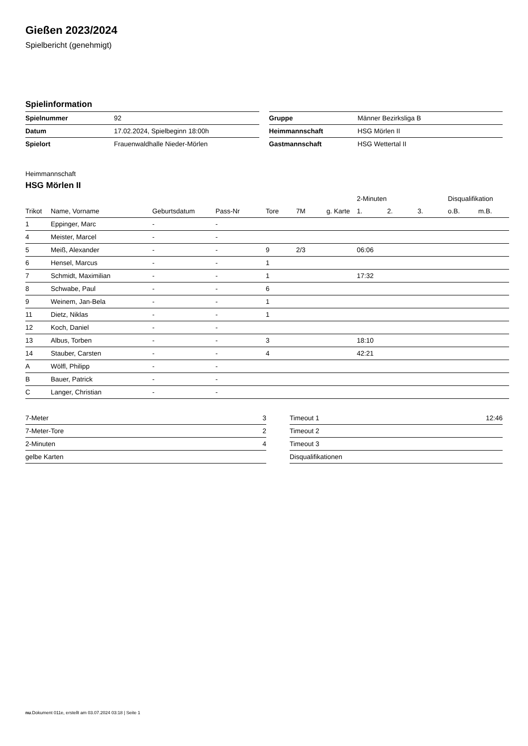Gießen 2023/2024
Spielbericht (genehmigt)
Spielinformation
| Spielnummer | 92 |
| Datum | 17.02.2024, Spielbeginn 18:00h |
| Spielort | Frauenwaldhalle Nieder-Mörlen |
| Gruppe | Männer Bezirksliga B |
| Heimmannschaft | HSG Mörlen II |
| Gastmannschaft | HSG Wettertal II |
Heimmannschaft
HSG Mörlen II
| | | | | | | | 2-Minuten | | | Disqualifikation | |
| --- | --- | --- | --- | --- | --- | --- | --- | --- | --- | --- | --- |
| Trikot | Name, Vorname | Geburtsdatum | Pass-Nr | Tore | 7M | g. Karte | 1. | 2. | 3. | o.B. | m.B. |
| 1 | Eppinger, Marc | - | - | | | | | | | | |
| 4 | Meister, Marcel | - | - | | | | | | | | |
| 5 | Meiß, Alexander | - | - | 9 | 2/3 | | 06:06 | | | | |
| 6 | Hensel, Marcus | - | - | 1 | | | | | | | |
| 7 | Schmidt, Maximilian | - | - | 1 | | | 17:32 | | | | |
| 8 | Schwabe, Paul | - | - | 6 | | | | | | | |
| 9 | Weinem, Jan-Bela | - | - | 1 | | | | | | | |
| 11 | Dietz, Niklas | - | - | 1 | | | | | | | |
| 12 | Koch, Daniel | - | - | | | | | | | | |
| 13 | Albus, Torben | - | - | 3 | | | 18:10 | | | | |
| 14 | Stauber, Carsten | - | - | 4 | | | 42:21 | | | | |
| A | Wölfl, Philipp | - | - | | | | | | | | |
| B | Bauer, Patrick | - | - | | | | | | | | |
| C | Langer, Christian | - | - | | | | | | | | |
| 7-Meter | 3 |
| 7-Meter-Tore | 2 |
| 2-Minuten | 4 |
| gelbe Karten | |
| Timeout 1 | 12:46 |
| Timeout 2 | |
| Timeout 3 | |
| Disqualifikationen | |
nu.Dokument 011e, erstellt am 03.07.2024 03:18 | Seite 1